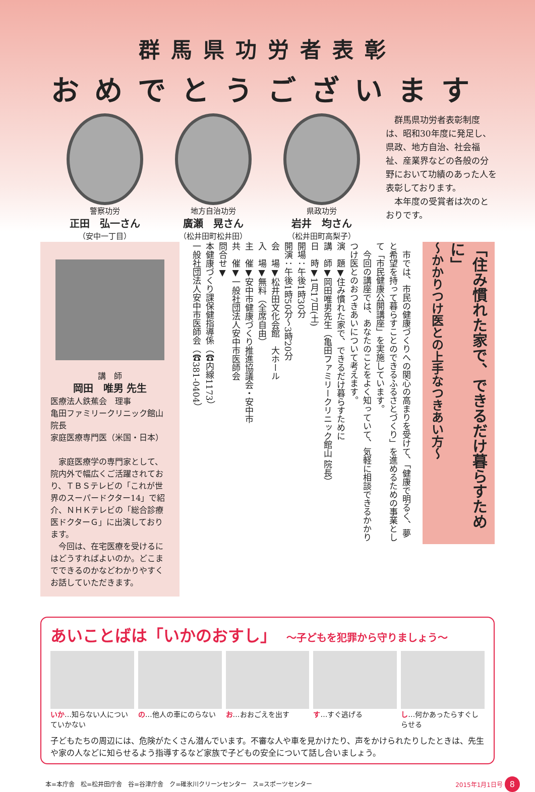群馬県功労者表彰
おめでとうございます
警察功労
正田　弘一さん
（安中一丁目）
地方自治功労
廣瀬　晃さん
（松井田町松井田）
県政功労
岩井　均さん
（松井田町高梨子）
　群馬県功労者表彰制度は、昭和30年度に発足し、県政、地方自治、社会福祉、産業界などの各般の分野において功績のあった人を表彰しております。
　本年度の受賞者は次のとおりです。
講　師
岡田　唯男 先生
医療法人鉄蕉会　理事
亀田ファミリークリニック館山　院長
家庭医療専門医（米国・日本）
　家庭医療学の専門家として、院内外で幅広くご活躍されており、ＴＢＳテレビの「これが世界のスーパードクター14」で紹介、ＮＨＫテレビの「総合診療医ドクターＧ」に出演しております。
　今回は、在宅医療を受けるにはどうすればよいのか。どこまでできるのかなどわかりやすくお話していただきます。
　市では、市民の健康づくりへの関心の高まりを受けて、「健康で明るく、夢と希望を持って暮らすことのできるふるさとづくり」を進めるための事業として「市民健康公開講座」を実施しています。
　今回の講座では、あなたのことをよく知っていて、気軽に相談できるかかりつけ医とのおつきあいについて考えます。
演　題▼住み慣れた家で、できるだけ暮らすために
講　師▼岡田唯男先生（亀田ファミリークリニック館山 院長）
日　時▼1月17日(土)
開場：午後1時30分
開演：午後1時50分～3時20分
会　場▼松井田文化会館　大ホール
入　場▼無料（全席自由）
主　催▼安中市健康づくり推進協議会・安中市
共　催▼一般社団法人安中市医師会
問合せ▼
本健康づくり課保健指導係（☎内線1173）
一般社団法人安中市医師会（☎381-0404）
「住み慣れた家で、できるだけ暮らすために」
～かかりつけ医との上手なつきあい方～
あいことばは「いかのおすし」 ～子どもを犯罪から守りましょう～
いか…知らない人についていかない の…他人の車にのらない お…おおごえを出す す…すぐ逃げる し…何かあったらすぐしらせる
子どもたちの周辺には、危険がたくさん潜んでいます。不審な人や車を見かけたり、声をかけられたりしたときは、先生や家の人などに知らせるよう指導するなど家族で子どもの安全について話し合いましょう。
本=本庁舎　松=松井田庁舎　谷=谷津庁舎　ク=碓氷川クリーンセンター　ス=スポーツセンター 2015年1月1日号 8